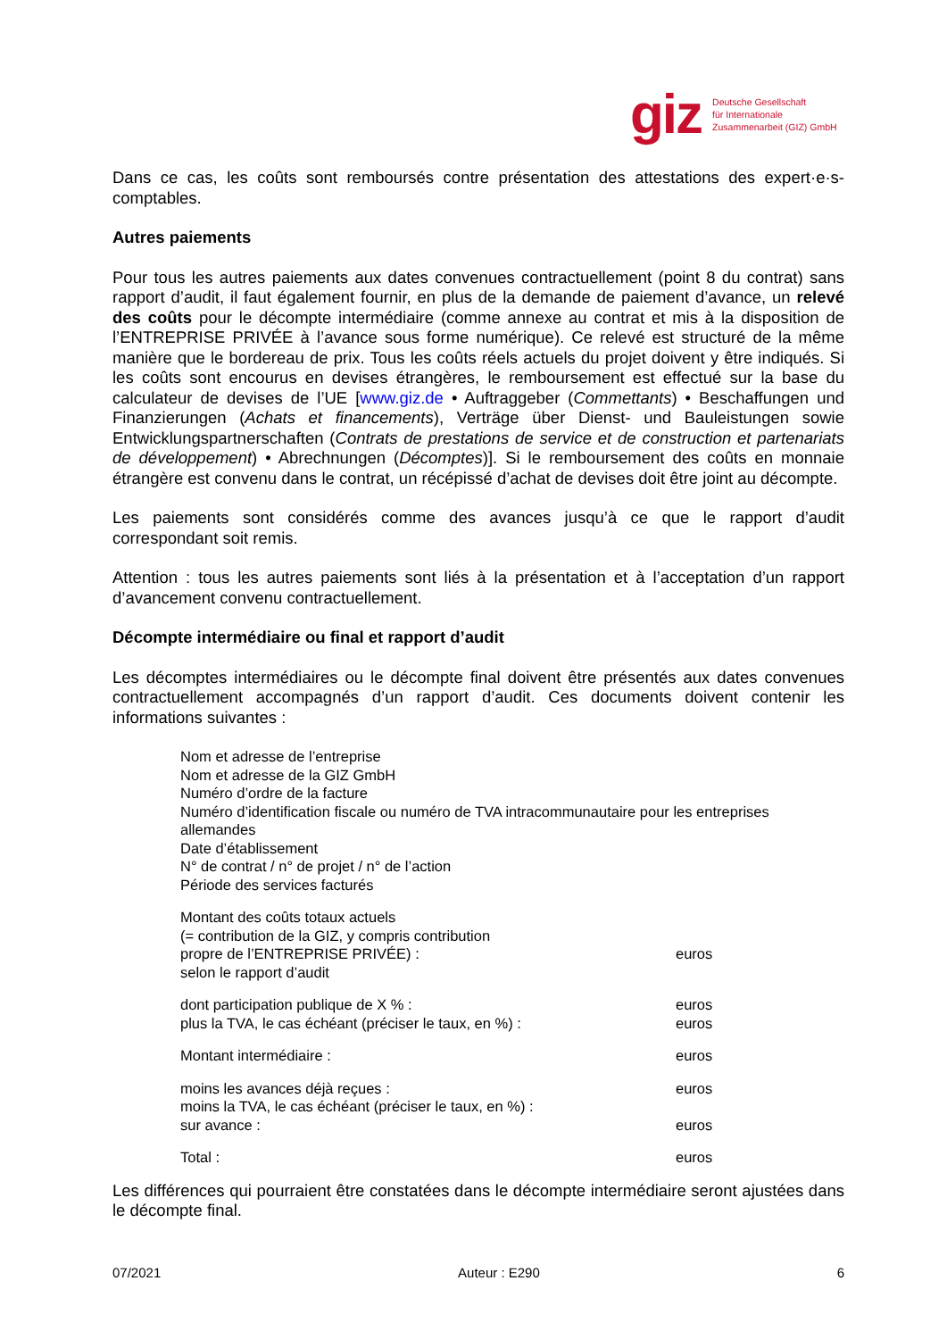giz Deutsche Gesellschaft
für Internationale
Zusammenarbeit (GIZ) GmbH
Dans ce cas, les coûts sont remboursés contre présentation des attestations des expert·e·s-comptables.
Autres paiements
Pour tous les autres paiements aux dates convenues contractuellement (point 8 du contrat) sans rapport d’audit, il faut également fournir, en plus de la demande de paiement d’avance, un relevé des coûts pour le décompte intermédiaire (comme annexe au contrat et mis à la disposition de l’ENTREPRISE PRIVÉE à l’avance sous forme numérique). Ce relevé est structuré de la même manière que le bordereau de prix. Tous les coûts réels actuels du projet doivent y être indiqués. Si les coûts sont encourus en devises étrangères, le remboursement est effectué sur la base du calculateur de devises de l’UE [www.giz.de • Auftraggeber (Commettants) • Beschaffungen und Finanzierungen (Achats et financements), Verträge über Dienst- und Bauleistungen sowie Entwicklungspartnerschaften (Contrats de prestations de service et de construction et partenariats de développement) • Abrechnungen (Décomptes)]. Si le remboursement des coûts en monnaie étrangère est convenu dans le contrat, un récépissé d’achat de devises doit être joint au décompte.
Les paiements sont considérés comme des avances jusqu’à ce que le rapport d’audit correspondant soit remis.
Attention : tous les autres paiements sont liés à la présentation et à l’acceptation d’un rapport d’avancement convenu contractuellement.
Décompte intermédiaire ou final et rapport d’audit
Les décomptes intermédiaires ou le décompte final doivent être présentés aux dates convenues contractuellement accompagnés d’un rapport d’audit. Ces documents doivent contenir les informations suivantes :
Nom et adresse de l’entreprise
Nom et adresse de la GIZ GmbH
Numéro d’ordre de la facture
Numéro d’identification fiscale ou numéro de TVA intracommunautaire pour les entreprises allemandes
Date d’établissement
N° de contrat / n° de projet / n° de l’action
Période des services facturés
Montant des coûts totaux actuels
(= contribution de la GIZ, y compris contribution
propre de l’ENTREPRISE PRIVÉE) : euros
selon le rapport d’audit
dont participation publique de X % : euros
plus la TVA, le cas échéant (préciser le taux, en %) : euros
Montant intermédiaire : euros
moins les avances déjà reçues : euros
moins la TVA, le cas échéant (préciser le taux, en %) :
sur avance : euros
Total : euros
Les différences qui pourraient être constatées dans le décompte intermédiaire seront ajustées dans le décompte final.
07/2021 Auteur : E290 6